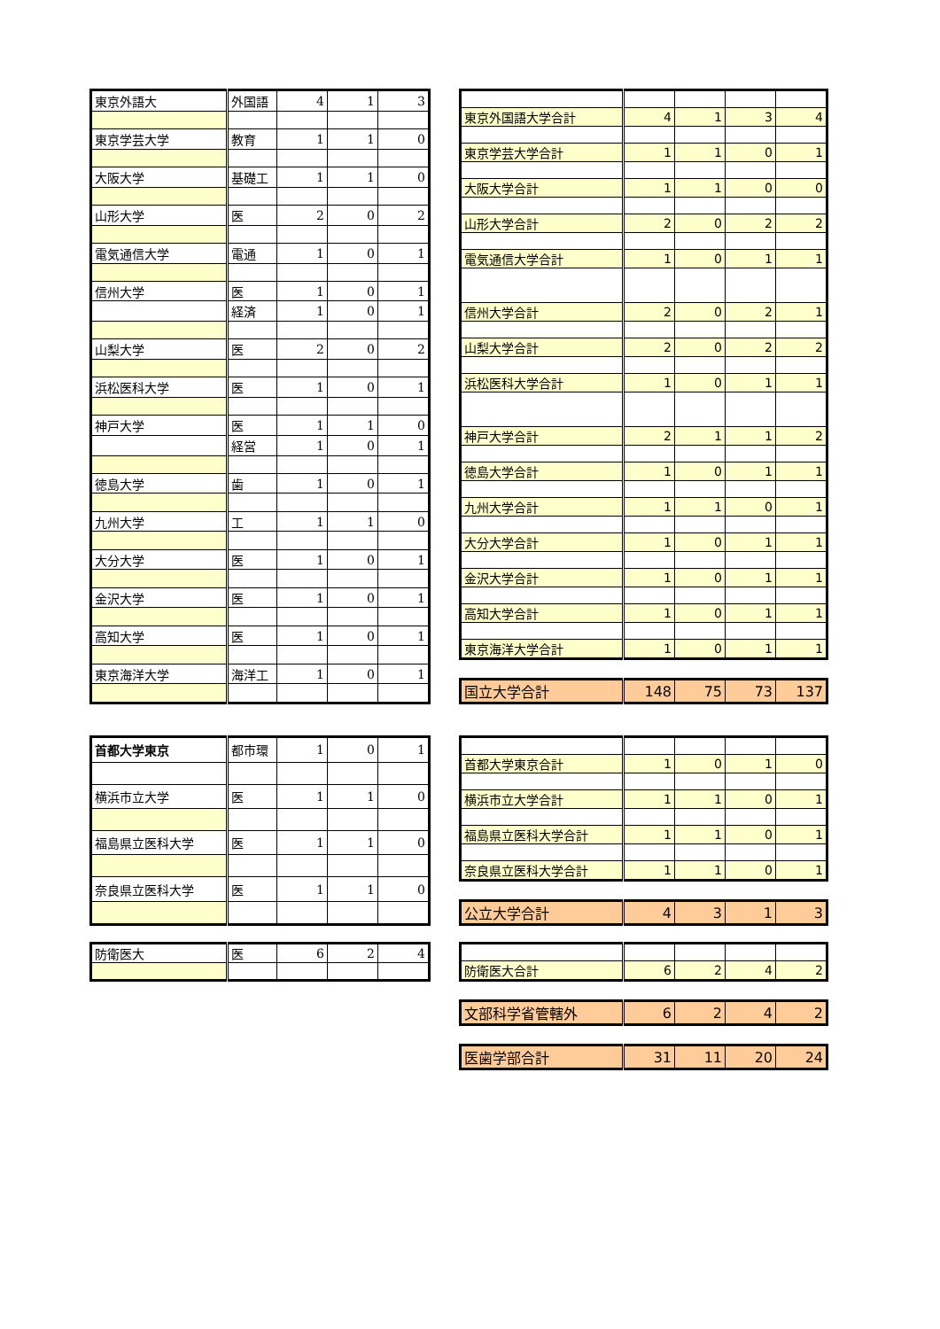| 東京外語大 | 外国語 | 4 | 1 | 3 |
| 東京学芸大学 | 教育 | 1 | 1 | 0 |
| 大阪大学 | 基礎工 | 1 | 1 | 0 |
| 山形大学 | 医 | 2 | 0 | 2 |
| 電気通信大学 | 電通 | 1 | 0 | 1 |
| 信州大学 | 医 | 1 | 0 | 1 |
| | 経済 | 1 | 0 | 1 |
| 山梨大学 | 医 | 2 | 0 | 2 |
| 浜松医科大学 | 医 | 1 | 0 | 1 |
| 神戸大学 | 医 | 1 | 1 | 0 |
| | 経営 | 1 | 0 | 1 |
| 徳島大学 | 歯 | 1 | 0 | 1 |
| 九州大学 | 工 | 1 | 1 | 0 |
| 大分大学 | 医 | 1 | 0 | 1 |
| 金沢大学 | 医 | 1 | 0 | 1 |
| 高知大学 | 医 | 1 | 0 | 1 |
| 東京海洋大学 | 海洋工 | 1 | 0 | 1 |
| 東京外国語大学合計 | 4 | 1 | 3 | 4 |
| 東京学芸大学合計 | 1 | 1 | 0 | 1 |
| 大阪大学合計 | 1 | 1 | 0 | 0 |
| 山形大学合計 | 2 | 0 | 2 | 2 |
| 電気通信大学合計 | 1 | 0 | 1 | 1 |
| 信州大学合計 | 2 | 0 | 2 | 1 |
| 山梨大学合計 | 2 | 0 | 2 | 2 |
| 浜松医科大学合計 | 1 | 0 | 1 | 1 |
| 神戸大学合計 | 2 | 1 | 1 | 2 |
| 徳島大学合計 | 1 | 0 | 1 | 1 |
| 九州大学合計 | 1 | 1 | 0 | 1 |
| 大分大学合計 | 1 | 0 | 1 | 1 |
| 金沢大学合計 | 1 | 0 | 1 | 1 |
| 高知大学合計 | 1 | 0 | 1 | 1 |
| 東京海洋大学合計 | 1 | 0 | 1 | 1 |
| 国立大学合計 | 148 | 75 | 73 | 137 |
| 首都大学東京 | 都市環 | 1 | 0 | 1 |
| 横浜市立大学 | 医 | 1 | 1 | 0 |
| 福島県立医科大学 | 医 | 1 | 1 | 0 |
| 奈良県立医科大学 | 医 | 1 | 1 | 0 |
| 首都大学東京合計 | 1 | 0 | 1 | 0 |
| 横浜市立大学合計 | 1 | 1 | 0 | 1 |
| 福島県立医科大学合計 | 1 | 1 | 0 | 1 |
| 奈良県立医科大学合計 | 1 | 1 | 0 | 1 |
| 公立大学合計 | 4 | 3 | 1 | 3 |
| 防衛医大 | 医 | 6 | 2 | 4 |
| 防衛医大合計 | 6 | 2 | 4 | 2 |
| 文部科学省管轄外 | 6 | 2 | 4 | 2 |
| 医歯学部合計 | 31 | 11 | 20 | 24 |